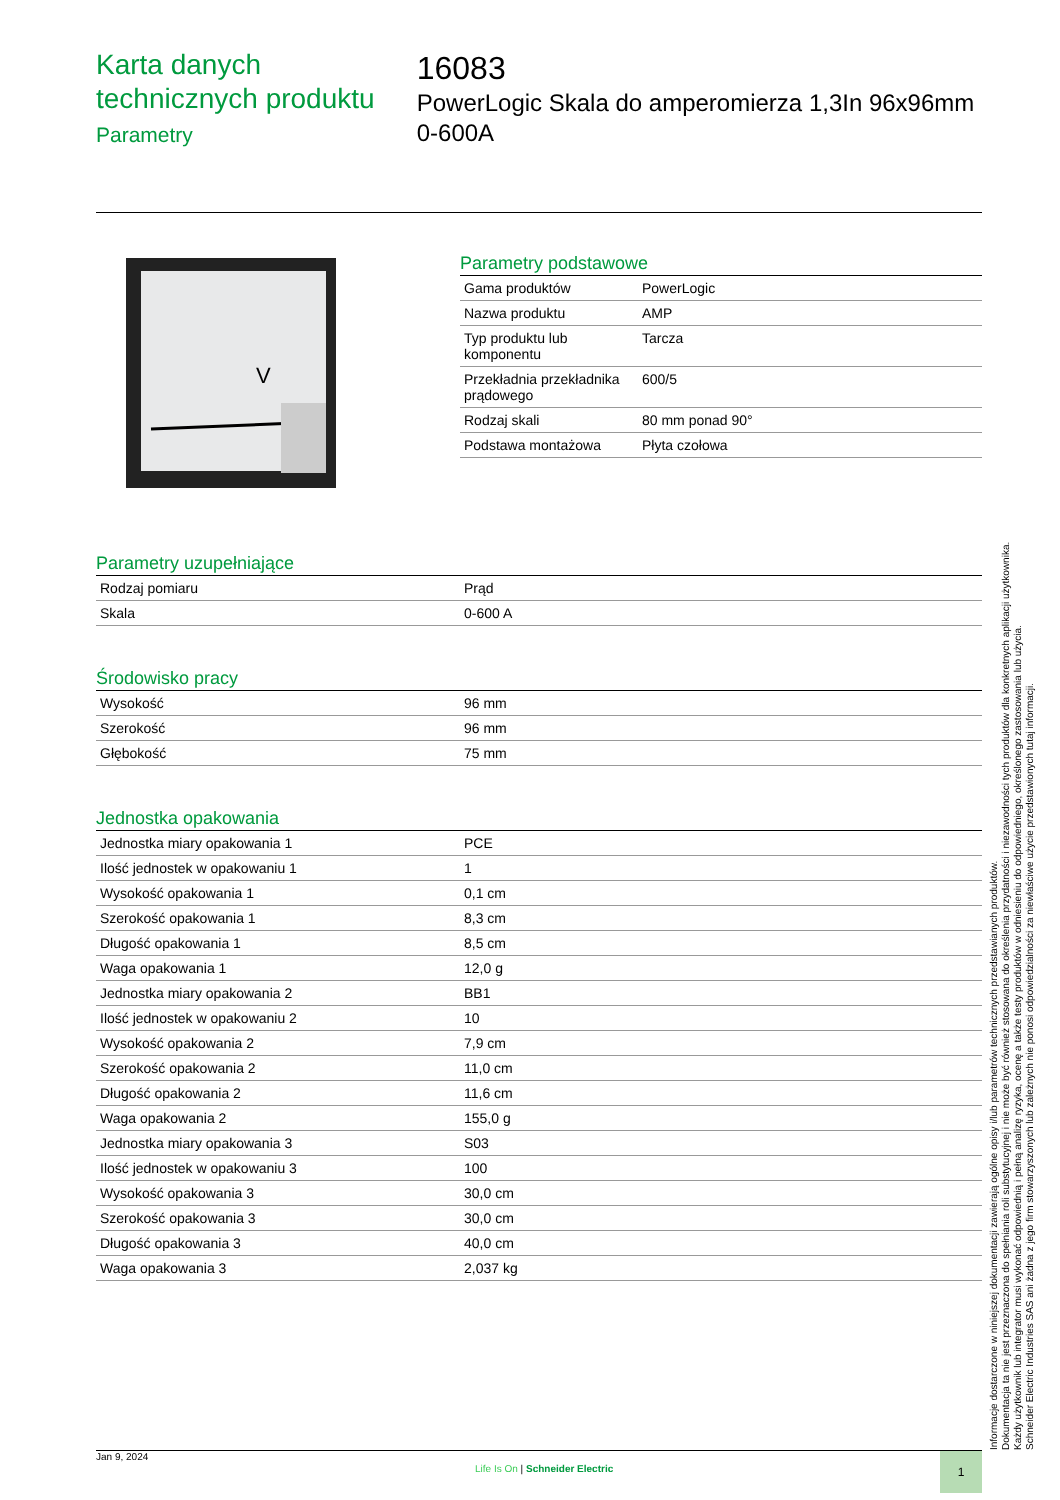Karta danych technicznych produktu
Parametry
16083
PowerLogic Skala do amperomierza 1,3In 96x96mm 0-600A
V
Parametry podstawowe
| Gama produktów | PowerLogic |
| Nazwa produktu | AMP |
| Typ produktu lub komponentu | Tarcza |
| Przekładnia przekładnika prądowego | 600/5 |
| Rodzaj skali | 80 mm ponad 90° |
| Podstawa montażowa | Płyta czołowa |
Parametry uzupełniające
| Rodzaj pomiaru | Prąd |
| Skala | 0-600 A |
Środowisko pracy
| Wysokość | 96 mm |
| Szerokość | 96 mm |
| Głębokość | 75 mm |
Jednostka opakowania
| Jednostka miary opakowania 1 | PCE |
| Ilość jednostek w opakowaniu 1 | 1 |
| Wysokość opakowania 1 | 0,1 cm |
| Szerokość opakowania 1 | 8,3 cm |
| Długość opakowania 1 | 8,5 cm |
| Waga opakowania 1 | 12,0 g |
| Jednostka miary opakowania 2 | BB1 |
| Ilość jednostek w opakowaniu 2 | 10 |
| Wysokość opakowania 2 | 7,9 cm |
| Szerokość opakowania 2 | 11,0 cm |
| Długość opakowania 2 | 11,6 cm |
| Waga opakowania 2 | 155,0 g |
| Jednostka miary opakowania 3 | S03 |
| Ilość jednostek w opakowaniu 3 | 100 |
| Wysokość opakowania 3 | 30,0 cm |
| Szerokość opakowania 3 | 30,0 cm |
| Długość opakowania 3 | 40,0 cm |
| Waga opakowania 3 | 2,037 kg |
Informacje dostarczone w niniejszej dokumentacji zawierają ogólne opisy i/lub parametrów technicznych przedstawianych produktów.
Dokumentacja ta nie jest przeznaczona do spełniania roli substytucyjnej i nie może być również stosowana do określenia przydatności i niezawodności tych produktów dla konkretnych aplikacji użytkownika.
Każdy użytkownik lub integrator musi wykonać odpowiednią i pełną analizę ryzyka, ocenę a także testy produktów w odniesieniu do odpowiedniego, określonego zastosowania lub użycia.
Schneider Electric Industries SAS ani żadna z jego firm stowarzyszonych lub zależnych nie ponosi odpowiedzialności za niewłaściwe użycie przedstawionych tutaj informacji.
Jan 9, 2024
Life Is On | Schneider Electric
1